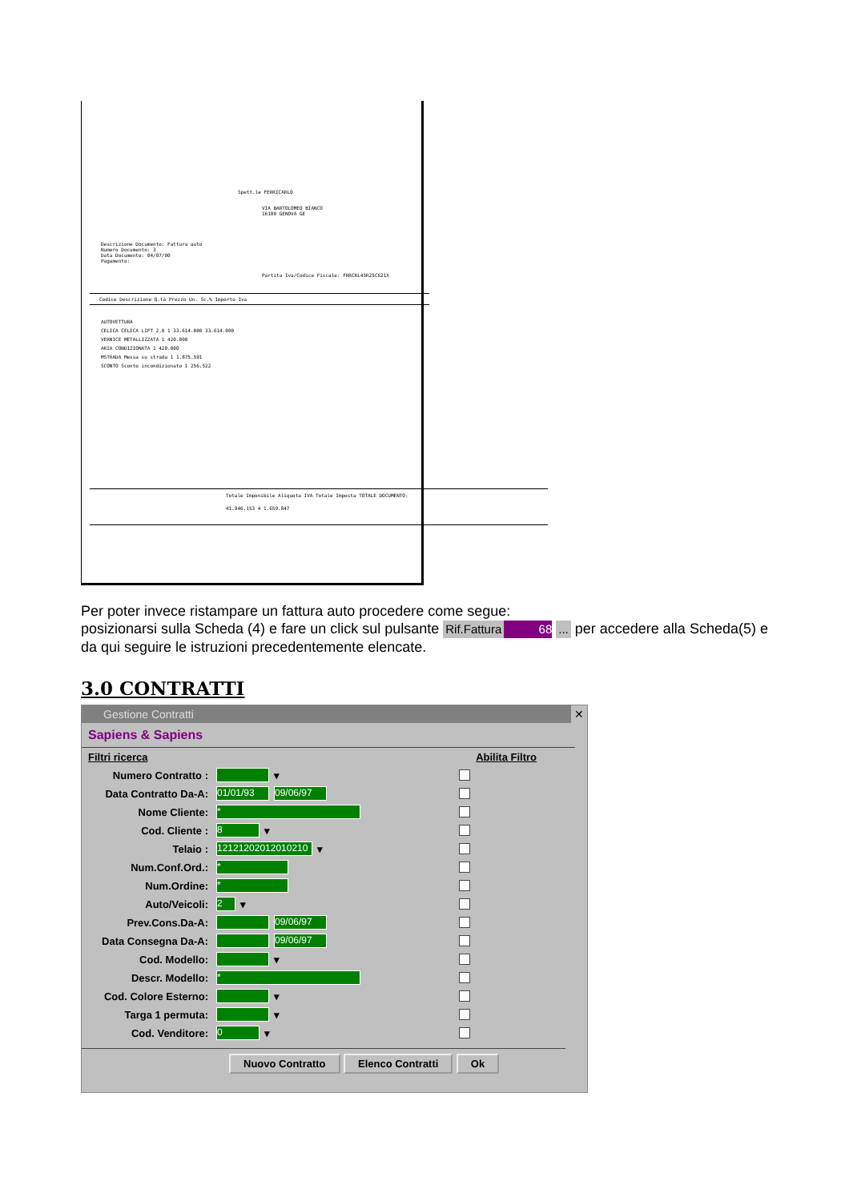Spett.le FERRICARLO
VIA BARTOLOMEO BIANCO
16100 GENOVA GE
Descrizione Documento: Fattura auto
Numero Documento: 3
Data Documento: 04/07/00
Pagamento:
Partita Iva/Codice Fiscale: FRRCRL45R25C621X
Codice Descrizione Q.tà Prezzo Un. Sc.% Importo Iva
AUTOVETTURA
CELICA CELICA LIFT 2.0 1 33.614.000 33.614.000
VERNICE METALLIZZATA 1 420.000
ARIA CONDIZIONATA 1 420.000
MSTRADA Messa su strada 1 1.875.591
SCONTO Sconto incondizionato 1 256.522
Totale Imponibile Aliquota IVA Totale Imposta TOTALE DOCUMENTO:
41.946.153 4 1.659.847
Per poter invece ristampare un fattura auto procedere come segue:
posizionarsi sulla Scheda (4) e fare un click sul pulsante Rif.Fattura 68 ... per accedere alla Scheda(5) e da qui seguire le istruzioni precedentemente elencate.
3.0 CONTRATTI
Gestione Contratti ✕
Sapiens & Sapiens
Filtri ricerca Abilita Filtro
Numero Contratto : ▾
Data Contratto Da-A: 01/01/93 09/06/97
Nome Cliente: *
Cod. Cliente : 8 ▾
Telaio : 12121202012010210 ▾
Num.Conf.Ord.: *
Num.Ordine: *
Auto/Veicoli: 2 ▾
Prev.Cons.Da-A: 09/06/97
Data Consegna Da-A: 09/06/97
Cod. Modello: ▾
Descr. Modello: *
Cod. Colore Esterno: ▾
Targa 1 permuta: ▾
Cod. Venditore: 0 ▾
Nuovo Contratto Elenco Contratti Ok